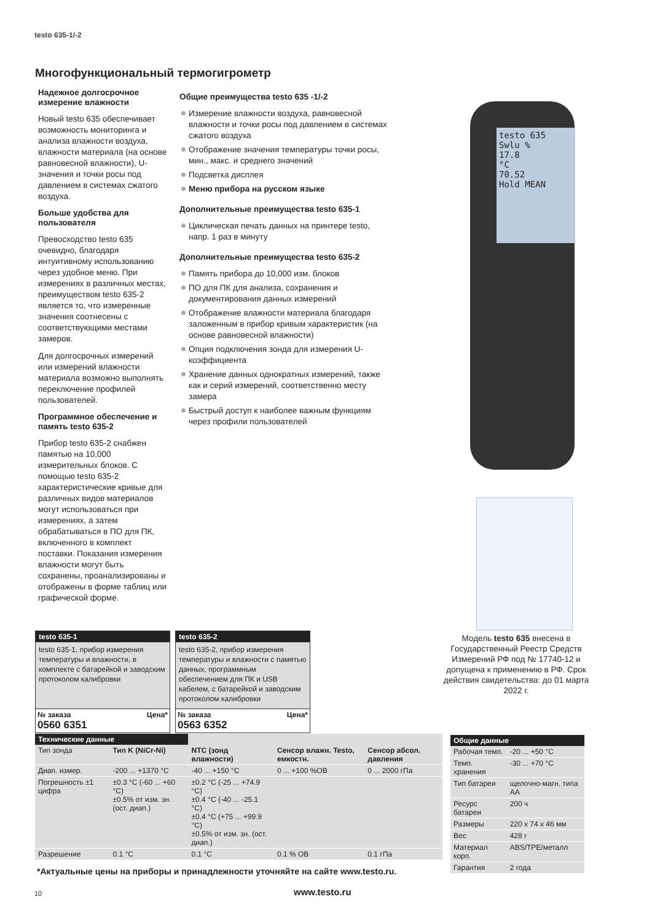testo 635-1/-2
Многофункциональный термогигрометр
Надежное долгосрочное измерение влажности
Новый testo 635 обеспечивает возможность мониторинга и анализа влажности воздуха, влажности материала (на основе равновесной влажности), U-значения и точки росы под давлением в системах сжатого воздуха.
Больше удобства для пользователя
Превосходство testo 635 очевидно, благодаря интуитивному использованию через удобное меню. При измерениях в различных местах, преимуществом testo 635-2 является то, что измеренные значения соотнесены с соответствующими местами замеров.
Для долгосрочных измерений или измерений влажности материала возможно выполнять переключение профилей пользователей.
Программное обеспечение и память testo 635-2
Прибор testo 635-2 снабжен памятью на 10,000 измерительных блоков. С помощью testo 635-2 характеристические кривые для различных видов материалов могут использоваться при измерениях, а затем обрабатываться в ПО для ПК, включенного в комплект поставки. Показания измерения влажности могут быть сохранены, проанализированы и отображены в форме таблиц или графической форме.
Общие преимущества testo 635 -1/-2
Измерение влажности воздуха, равновесной влажности и точки росы под давлением в системах сжатого воздуха
Отображение значения температуры точки росы, мин., макс. и среднего значений
Подсветка дисплея
Меню прибора на русском языке
Дополнительные преимущества testo 635-1
Циклическая печать данных на принтере testo, напр. 1 раз в минуту
Дополнительные преимущества testo 635-2
Память прибора до 10,000 изм. блоков
ПО для ПК для анализа, сохранения и документирования данных измерений
Отображение влажности материала благодаря заложенным в прибор кривым характеристик (на основе равновесной влажности)
Опция подключения зонда для измерения U-коэффициента
Хранение данных однократных измерений, также как и серий измерений, соответственно месту замера
Быстрый доступ к наиболее важным функциям через профили пользователей
testo 635
Swlu %
17.8
°C
70.52
Hold MEAN
Модель testo 635 внесена в Государственный Реестр Средств Измерений РФ под № 17740-12 и допущена к применению в РФ. Срок действия свидетельства: до 01 марта 2022 г.
testo 635-1
testo 635-1, прибор измерения температуры и влажности, в комплекте с батарейкой и заводским протоколом калибровки
№ заказа Цена*
0560 6351
testo 635-2
testo 635-2, прибор измерения температуры и влажности с памятью данных, программным обеспечением для ПК и USB кабелем, с батарейкой и заводским протоколом калибровки
№ заказа Цена*
0563 6352
| Технические данные | | | | |
| --- | --- | --- | --- | --- |
| Тип зонда | Тип K (NiCr-Ni) | NTC (зонд влажности) | Сенсор влажн. Testo, емкостн. | Сенсор абсол. давления |
| Диап. измер. | -200 ... +1370 °C | -40 ... +150 °C | 0 ... +100 %ОВ | 0 ... 2000 гПа |
| Погрешность ±1 цифра | ±0.3 °C (-60 ... +60 °C) ±0.5% от изм. зн. (ост. диап.) | ±0.2 °C (-25 ... +74.9 °C) ±0.4 °C (-40 ... -25.1 °C) ±0.4 °C (+75 ... +99.9 °C) ±0.5% от изм. зн. (ост. диап.) | | |
| Разрешение | 0.1 °C | 0.1 °C | 0.1 % ОВ | 0.1 гПа |
| Общие данные | |
| --- | --- |
| Рабочая темп. | -20 ... +50 °C |
| Темп. хранения | -30 ... +70 °C |
| Тип батареи | щелочно-магн. типа АА |
| Ресурс батареи | 200 ч |
| Размеры | 220 x 74 x 46 мм |
| Вес | 428 г |
| Материал корп. | ABS/TPE/металл |
| Гарантия | 2 года |
*Актуальные цены на приборы и принадлежности уточняйте на сайте www.testo.ru.
10 www.testo.ru